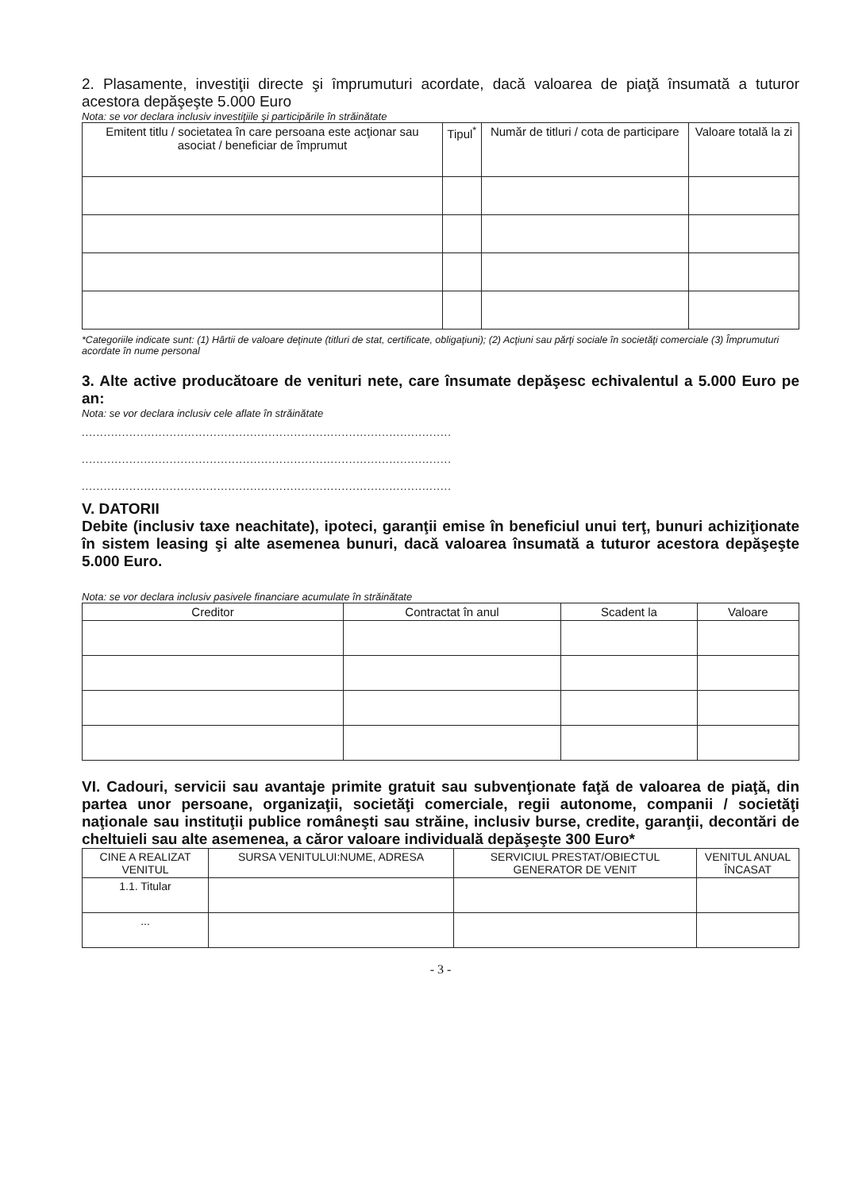2. Plasamente, investiţii directe şi împrumuturi acordate, dacă valoarea de piaţă însumată a tuturor acestora depăşeşte 5.000 Euro
Nota: se vor declara inclusiv investiţiile şi participările în străinătate
| Emitent titlu / societatea în care persoana este acţionar sau asociat / beneficiar de împrumut | Tipul<sup>*</sup> | Număr de titluri / cota de participare | Valoare totală la zi |
| --- | --- | --- | --- |
*Categoriile indicate sunt: (1) Hârtii de valoare deţinute (titluri de stat, certificate, obligaţiuni); (2) Acţiuni sau părţi sociale în societăţi comerciale (3) Împrumuturi acordate în nume personal
3. Alte active producătoare de venituri nete, care însumate depăşesc echivalentul a 5.000 Euro pe an:
Nota: se vor declara inclusiv cele aflate în străinătate
.....................................................................................................
.....................................................................................................
.....................................................................................................
V. DATORII
Debite (inclusiv taxe neachitate), ipoteci, garanţii emise în beneficiul unui terţ, bunuri achiziţionate în sistem leasing şi alte asemenea bunuri, dacă valoarea însumată a tuturor acestora depăşeşte 5.000 Euro.
Nota: se vor declara inclusiv pasivele financiare acumulate în străinătate
| Creditor | Contractat în anul | Scadent la | Valoare |
| --- | --- | --- | --- |
VI. Cadouri, servicii sau avantaje primite gratuit sau subvenţionate faţă de valoarea de piaţă, din partea unor persoane, organizaţii, societăţi comerciale, regii autonome, companii / societăţi naţionale sau instituţii publice româneşti sau străine, inclusiv burse, credite, garanţii, decontări de cheltuieli sau alte asemenea, a căror valoare individuală depăşeşte 300 Euro*
| CINE A REALIZAT VENITUL | SURSA VENITULUI:NUME, ADRESA | SERVICIUL PRESTAT/OBIECTUL GENERATOR DE VENIT | VENITUL ANUAL ÎNCASAT |
| --- | --- | --- | --- |
| 1.1. Titular | | | |
| ... | | | |
- 3 -